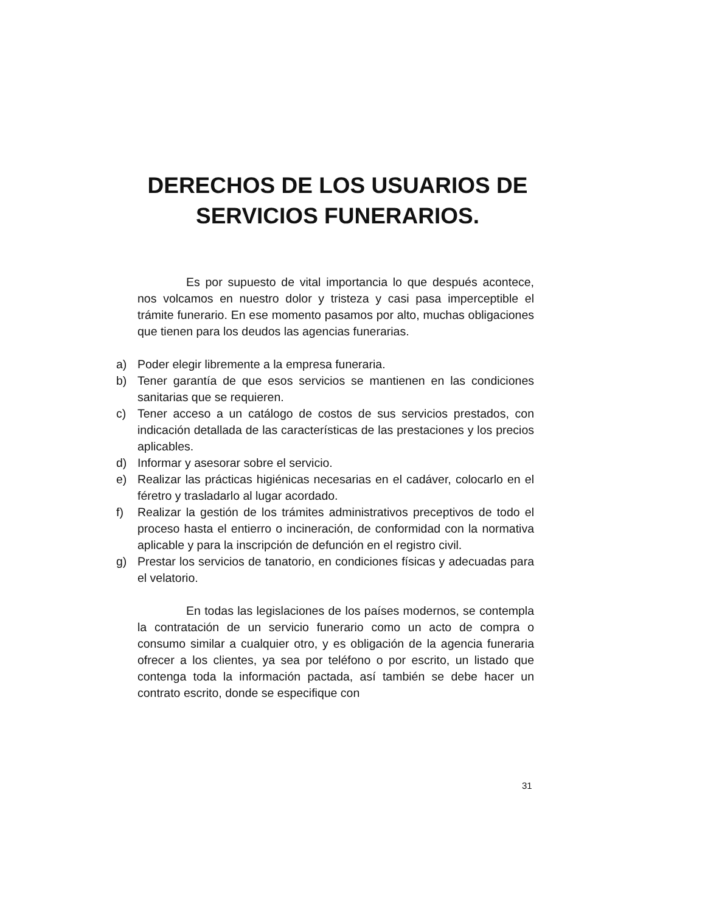DERECHOS DE LOS USUARIOS DE
SERVICIOS FUNERARIOS.
Es por supuesto de vital importancia lo que después acontece, nos volcamos en nuestro dolor y tristeza y casi pasa imperceptible el trámite funerario. En ese momento pasamos por alto, muchas obligaciones que tienen para los deudos las agencias funerarias.
a) Poder elegir libremente a la empresa funeraria.
b) Tener garantía de que esos servicios se mantienen en las condiciones sanitarias que se requieren.
c) Tener acceso a un catálogo de costos de sus servicios prestados, con indicación detallada de las características de las prestaciones y los precios aplicables.
d) Informar y asesorar sobre el servicio.
e) Realizar las prácticas higiénicas necesarias en el cadáver, colocarlo en el féretro y trasladarlo al lugar acordado.
f) Realizar la gestión de los trámites administrativos preceptivos de todo el proceso hasta el entierro o incineración, de conformidad con la normativa aplicable y para la inscripción de defunción en el registro civil.
g) Prestar los servicios de tanatorio, en condiciones físicas y adecuadas para el velatorio.
En todas las legislaciones de los países modernos, se contempla la contratación de un servicio funerario como un acto de compra o consumo similar a cualquier otro, y es obligación de la agencia funeraria ofrecer a los clientes, ya sea por teléfono o por escrito, un listado que contenga toda la información pactada, así también se debe hacer un contrato escrito, donde se especifique con
31